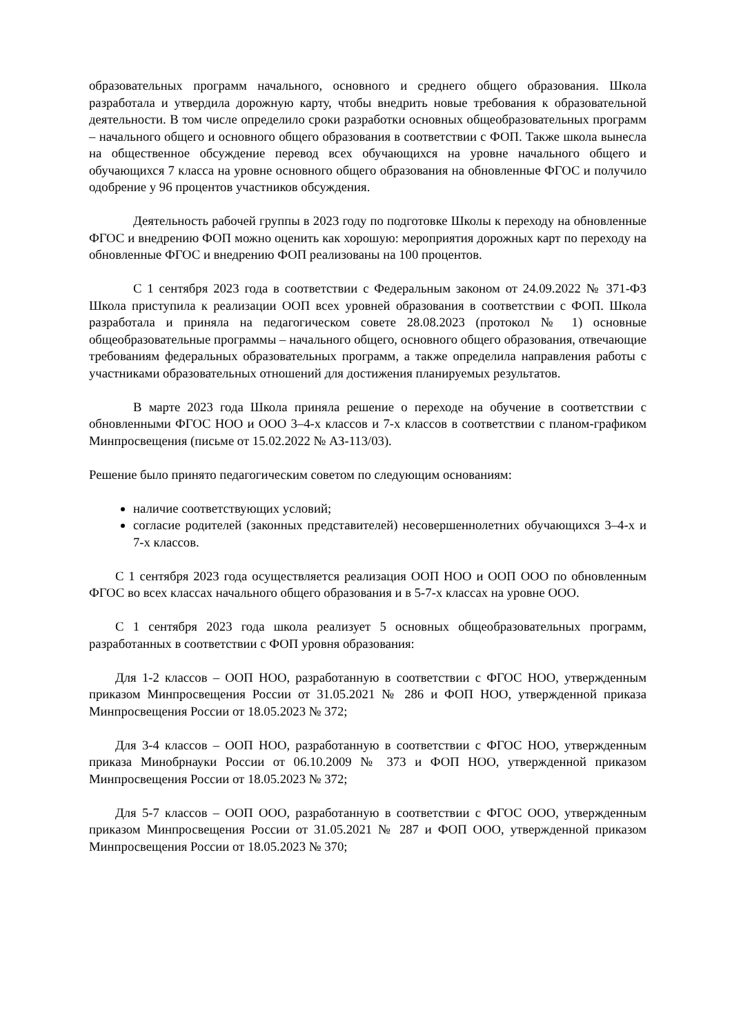образовательных программ начального, основного и среднего общего образования. Школа разработала и утвердила дорожную карту, чтобы внедрить новые требования к образовательной деятельности. В том числе определило сроки разработки основных общеобразовательных программ – начального общего и основного общего образования в соответствии с ФОП. Также школа вынесла на общественное обсуждение перевод всех обучающихся на уровне начального общего и обучающихся 7 класса на уровне основного общего образования на обновленные ФГОС и получило одобрение у 96 процентов участников обсуждения.
Деятельность рабочей группы в 2023 году по подготовке Школы к переходу на обновленные ФГОС и внедрению ФОП можно оценить как хорошую: мероприятия дорожных карт по переходу на обновленные ФГОС и внедрению ФОП реализованы на 100 процентов.
С 1 сентября 2023 года в соответствии с Федеральным законом от 24.09.2022 № 371-ФЗ Школа приступила к реализации ООП всех уровней образования в соответствии с ФОП. Школа разработала и приняла на педагогическом совете 28.08.2023 (протокол № 1) основные общеобразовательные программы – начального общего, основного общего образования, отвечающие требованиям федеральных образовательных программ, а также определила направления работы с участниками образовательных отношений для достижения планируемых результатов.
В марте 2023 года Школа приняла решение о переходе на обучение в соответствии с обновленными ФГОС НОО и ООО 3–4-х классов и 7-х классов в соответствии с планом-графиком Минпросвещения (письме от 15.02.2022 № АЗ-113/03).
Решение было принято педагогическим советом по следующим основаниям:
наличие соответствующих условий;
согласие родителей (законных представителей) несовершеннолетних обучающихся 3–4-х и 7-х классов.
С 1 сентября 2023 года осуществляется реализация ООП НОО и ООП ООО по обновленным ФГОС во всех классах начального общего образования и в 5-7-х классах на уровне ООО.
С 1 сентября 2023 года школа реализует 5 основных общеобразовательных программ, разработанных в соответствии с ФОП уровня образования:
Для 1-2 классов – ООП НОО, разработанную в соответствии с ФГОС НОО, утвержденным приказом Минпросвещения России от 31.05.2021 № 286 и ФОП НОО, утвержденной приказа Минпросвещения России от 18.05.2023 № 372;
Для 3-4 классов – ООП НОО, разработанную в соответствии с ФГОС НОО, утвержденным приказа Минобрнауки России от 06.10.2009 № 373 и ФОП НОО, утвержденной приказом Минпросвещения России от 18.05.2023 № 372;
Для 5-7 классов – ООП ООО, разработанную в соответствии с ФГОС ООО, утвержденным приказом Минпросвещения России от 31.05.2021 № 287 и ФОП ООО, утвержденной приказом Минпросвещения России от 18.05.2023 № 370;